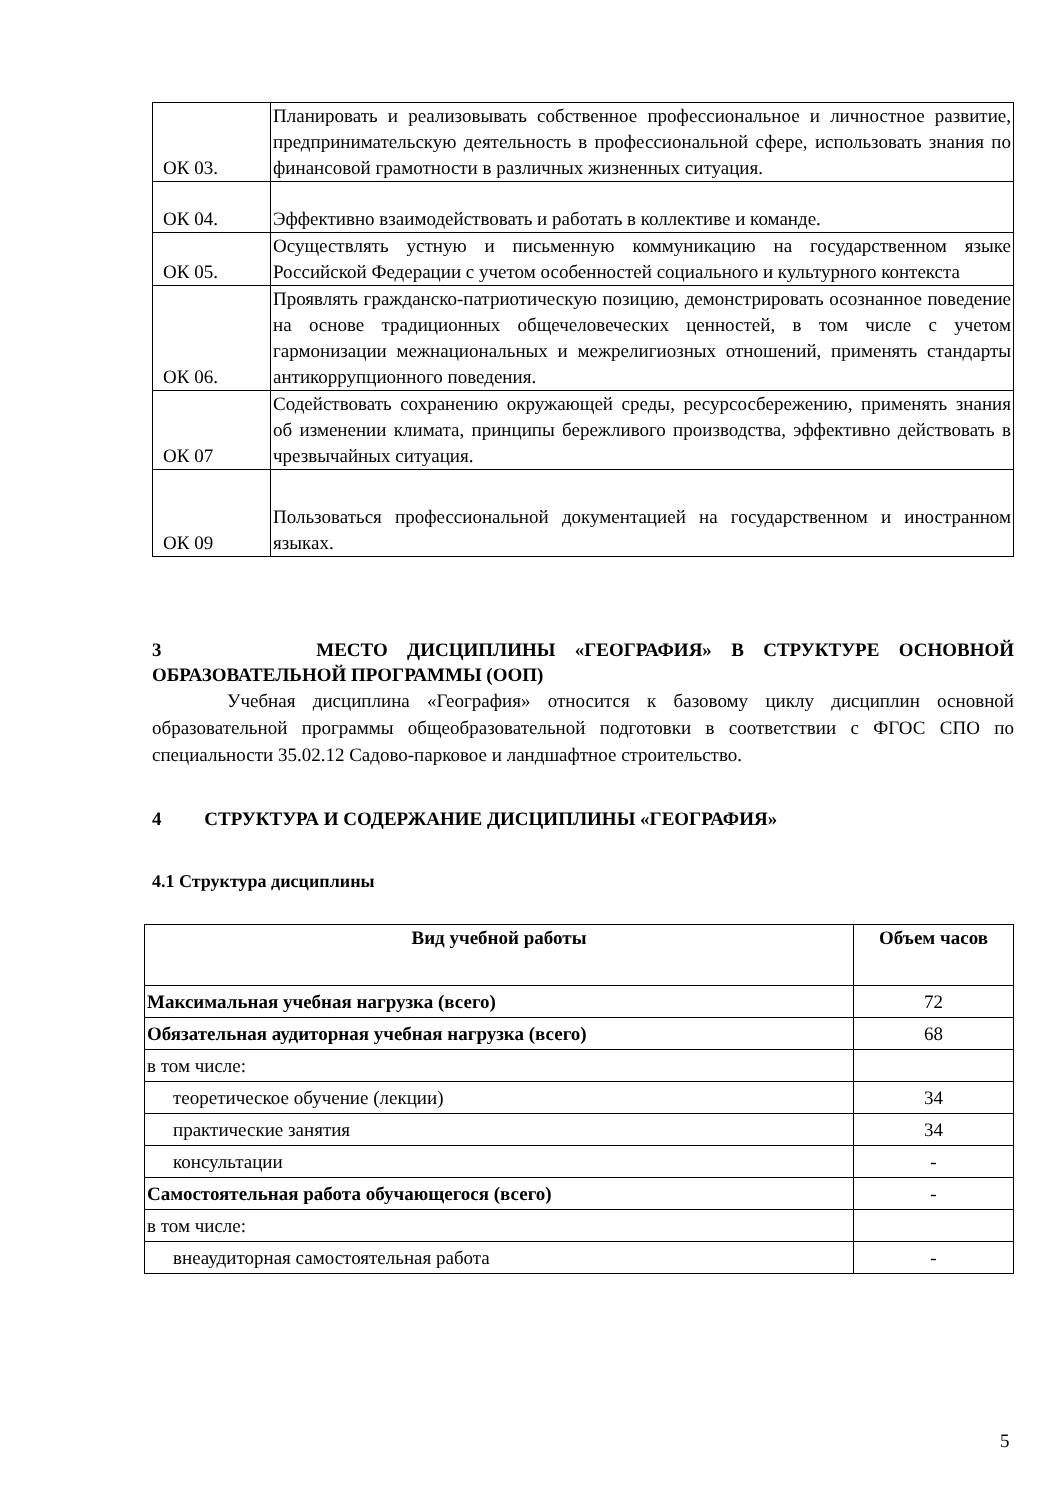| ОК 03. | Планировать и реализовывать собственное профессиональное и личностное развитие, предпринимательскую деятельность в профессиональной сфере, использовать знания по финансовой грамотности в различных жизненных ситуация. |
| ОК 04. | Эффективно взаимодействовать и работать в коллективе и команде. |
| ОК 05. | Осуществлять устную и письменную коммуникацию на государственном языке Российской Федерации с учетом особенностей социального и культурного контекста |
| ОК 06. | Проявлять гражданско-патриотическую позицию, демонстрировать осознанное поведение на основе традиционных общечеловеческих ценностей, в том числе с учетом гармонизации межнациональных и межрелигиозных отношений, применять стандарты антикоррупционного поведения. |
| ОК 07 | Содействовать сохранению окружающей среды, ресурсосбережению, применять знания об изменении климата, принципы бережливого производства, эффективно действовать в чрезвычайных ситуация. |
| ОК 09 | Пользоваться профессиональной документацией на государственном и иностранном языках. |
3 МЕСТО ДИСЦИПЛИНЫ «ГЕОГРАФИЯ» В СТРУКТУРЕ ОСНОВНОЙ ОБРАЗОВАТЕЛЬНОЙ ПРОГРАММЫ (ООП)
Учебная дисциплина «География» относится к базовому циклу дисциплин основной образовательной программы общеобразовательной подготовки в соответствии с ФГОС СПО по специальности 35.02.12 Садово-парковое и ландшафтное строительство.
4 СТРУКТУРА И СОДЕРЖАНИЕ ДИСЦИПЛИНЫ «ГЕОГРАФИЯ»
4.1 Структура дисциплины
| Вид учебной работы | Объем часов |
| --- | --- |
| Максимальная учебная нагрузка (всего) | 72 |
| Обязательная аудиторная учебная нагрузка (всего) | 68 |
| в том числе: | |
| теоретическое обучение (лекции) | 34 |
| практические занятия | 34 |
| консультации | - |
| Самостоятельная работа обучающегося (всего) | - |
| в том числе: | |
| внеаудиторная самостоятельная работа | - |
5